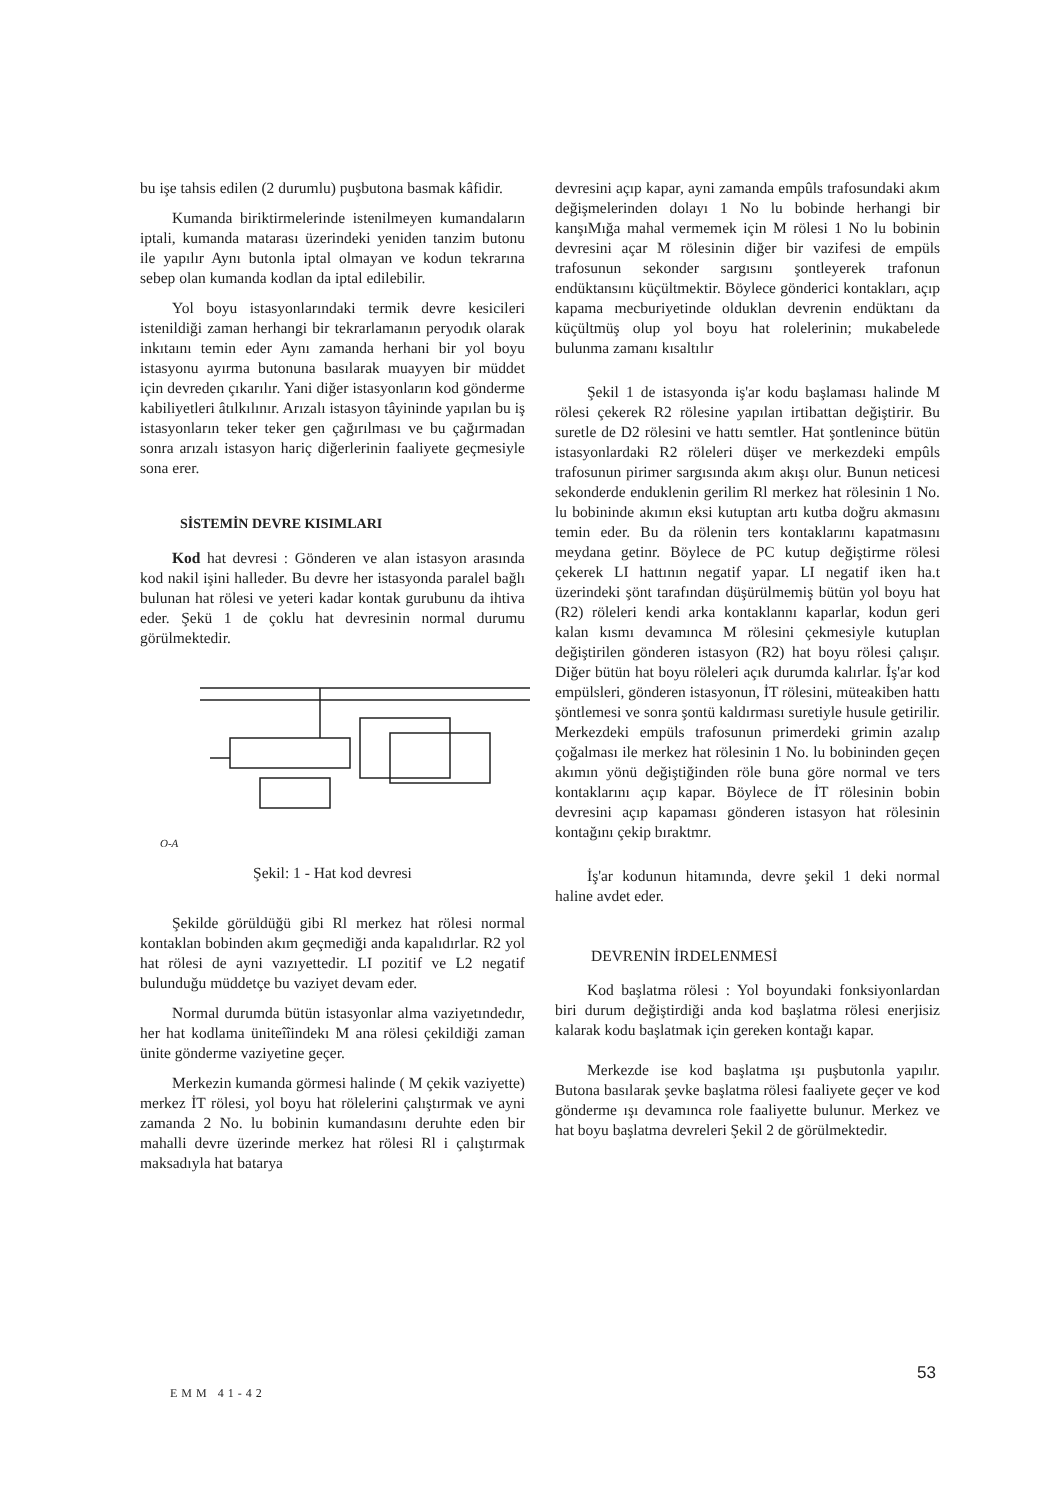bu işe tahsis edilen (2 durumlu) puşbutona basmak kâfidir.
Kumanda biriktirmelerinde istenilmeyen kumandaların iptali, kumanda matarası üzerindeki yeniden tanzim butonu ile yapılır Aynı butonla iptal olmayan ve kodun tekrarına sebep olan kumanda kodlan da iptal edilebilir.
Yol boyu istasyonlarındaki termik devre kesicileri istenildiği zaman herhangi bir tekrarlamanın peryodık olarak inkıtaını temin eder Aynı zamanda herhani bir yol boyu istasyonu ayırma butonuna basılarak muayyen bir müddet için devreden çıkarılır. Yani diğer istasyonların kod gönderme kabiliyetleri âtılkılınır. Arızalı istasyon tâyininde yapılan bu iş istasyonların teker teker gen çağırılması ve bu çağırmadan sonra arızalı istasyon hariç diğerlerinin faaliyete geçmesiyle sona erer.
SİSTEMİN DEVRE KISIMLARI
Kod hat devresi : Gönderen ve alan istasyon arasında kod nakil işini halleder. Bu devre her istasyonda paralel bağlı bulunan hat rölesi ve yeteri kadar kontak gurubunu da ihtiva eder. Şekü 1 de çoklu hat devresinin normal durumu görülmektedir.
O-A
Şekil: 1 - Hat kod devresi
Şekilde görüldüğü gibi Rl merkez hat rölesi normal kontaklan bobinden akım geçmediği anda kapalıdırlar. R2 yol hat rölesi de ayni vazıyettedir. LI pozitif ve L2 negatif bulunduğu müddetçe bu vaziyet devam eder.
Normal durumda bütün istasyonlar alma vaziyetındedır, her hat kodlama ünite­îîindekı M ana rölesi çekildiği zaman ünite gönderme vaziyetine geçer.
Merkezin kumanda görmesi halinde ( M çekik vaziyette) merkez İT rölesi, yol boyu hat rölelerini çalıştırmak ve ayni zamanda 2 No. lu bobinin kumandasını deruhte eden bir mahalli devre üzerinde merkez hat rölesi Rl i çalıştırmak maksadıyla hat batarya
devresini açıp kapar, ayni zamanda empûls trafosundaki akım değişmelerinden dolayı 1 No lu bobinde herhangi bir kanşıMığa mahal vermemek için M rölesi 1 No lu bobinin devresini açar M rölesinin diğer bir vazifesi de empüls trafosunun sekonder sargısını şontleyerek trafonun endüktansını küçültmektir. Böylece gönderici kontakları, açıp kapama mecburiyetinde olduklan devrenin endüktanı da küçültmüş olup yol boyu hat rolelerinin; mukabelede bulunma zamanı kısaltılır
Şekil 1 de istasyonda iş'ar kodu başlaması halinde M rölesi çekerek R2 rölesine yapılan irtibattan değiştirir. Bu suretle de D2 rölesini ve hattı semtler. Hat şontlenince bütün istasyonlardaki R2 röleleri düşer ve merkezdeki empûls trafosunun pirimer sargısında akım akışı olur. Bunun neticesi sekonderde enduklenin gerilim Rl merkez hat rölesinin 1 No. lu bobininde akımın eksi kutuptan artı kutba doğru akmasını temin eder. Bu da rölenin ters kontaklarını kapatmasını meydana getinr. Böylece de PC kutup değiştirme rölesi çekerek LI hattının negatif yapar. LI negatif iken ha.t üzerindeki şönt tarafından düşürülmemiş bütün yol boyu hat (R2) röleleri kendi arka kontaklannı kaparlar, kodun geri kalan kısmı devamınca M rölesini çekmesiyle kutuplan değiştirilen gönderen istasyon (R2) hat boyu rölesi çalışır. Diğer bütün hat boyu röleleri açık durumda kalırlar. İş'ar kod empülsleri, gönderen istasyonun, İT rölesini, müteakiben hattı şöntlemesi ve sonra şontü kaldırması suretiyle husule getirilir. Merkezdeki empüls trafosunun primerdeki grimin azalıp çoğalması ile merkez hat rölesinin 1 No. lu bobininden geçen akımın yönü değiştiğinden röle buna göre normal ve ters kontaklarını açıp kapar. Böylece de İT rölesinin bobin devresini açıp kapaması gönderen istasyon hat rölesinin kontağını çekip bıraktmr.
İş'ar kodunun hitamında, devre şekil 1 deki normal haline avdet eder.
DEVRENİN İRDELENMESİ
Kod başlatma rölesi : Yol boyundaki fonksiyonlardan biri durum değiştirdiği anda kod başlatma rölesi enerjisiz kalarak kodu başlatmak için gereken kontağı kapar.
Merkezde ise kod başlatma ışı puşbutonla yapılır. Butona basılarak şevke başlatma rölesi faaliyete geçer ve kod gönderme ışı devamınca role faaliyette bulunur. Merkez ve hat boyu başlatma devreleri Şekil 2 de görülmektedir.
53
EMM 41-42